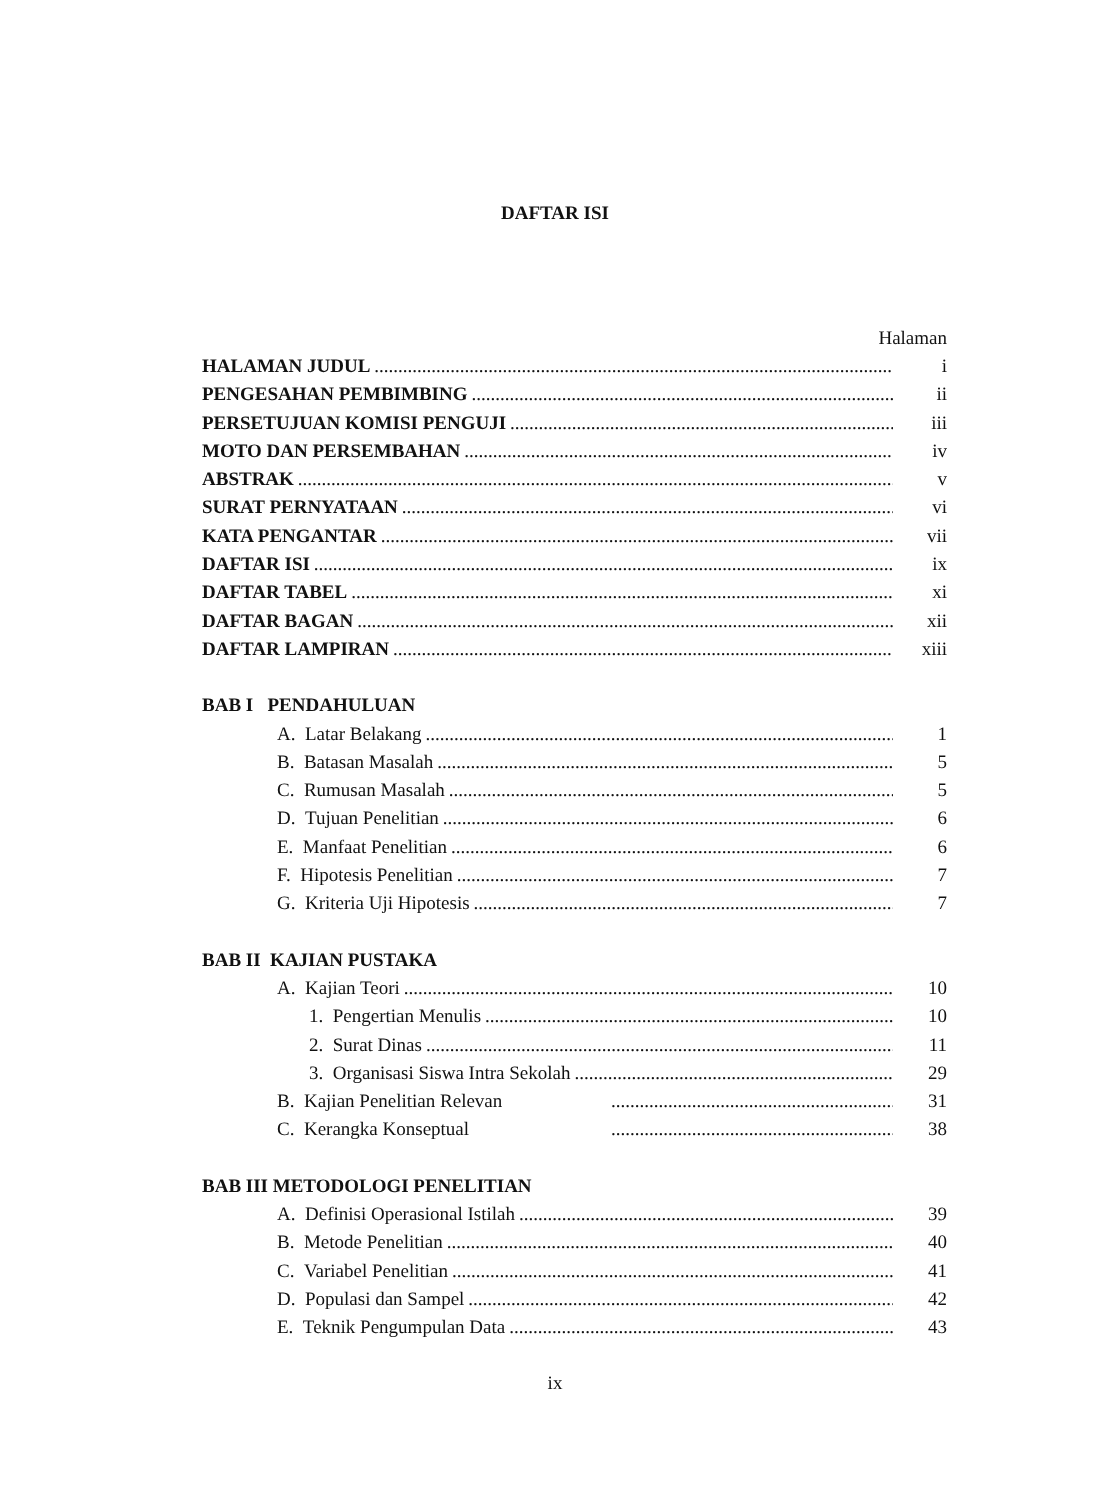DAFTAR ISI
Halaman
HALAMAN JUDUL i
PENGESAHAN PEMBIMBING ii
PERSETUJUAN KOMISI PENGUJI iii
MOTO DAN PERSEMBAHAN iv
ABSTRAK v
SURAT PERNYATAAN vi
KATA PENGANTAR vii
DAFTAR ISI ix
DAFTAR TABEL xi
DAFTAR BAGAN xii
DAFTAR LAMPIRAN xiii
BAB I PENDAHULUAN
A. Latar Belakang 1
B. Batasan Masalah 5
C. Rumusan Masalah 5
D. Tujuan Penelitian 6
E. Manfaat Penelitian 6
F. Hipotesis Penelitian 7
G. Kriteria Uji Hipotesis 7
BAB II KAJIAN PUSTAKA
A. Kajian Teori 10
1. Pengertian Menulis 10
2. Surat Dinas 11
3. Organisasi Siswa Intra Sekolah 29
B. Kajian Penelitian Relevan 31
C. Kerangka Konseptual 38
BAB III METODOLOGI PENELITIAN
A. Definisi Operasional Istilah 39
B. Metode Penelitian 40
C. Variabel Penelitian 41
D. Populasi dan Sampel 42
E. Teknik Pengumpulan Data 43
ix